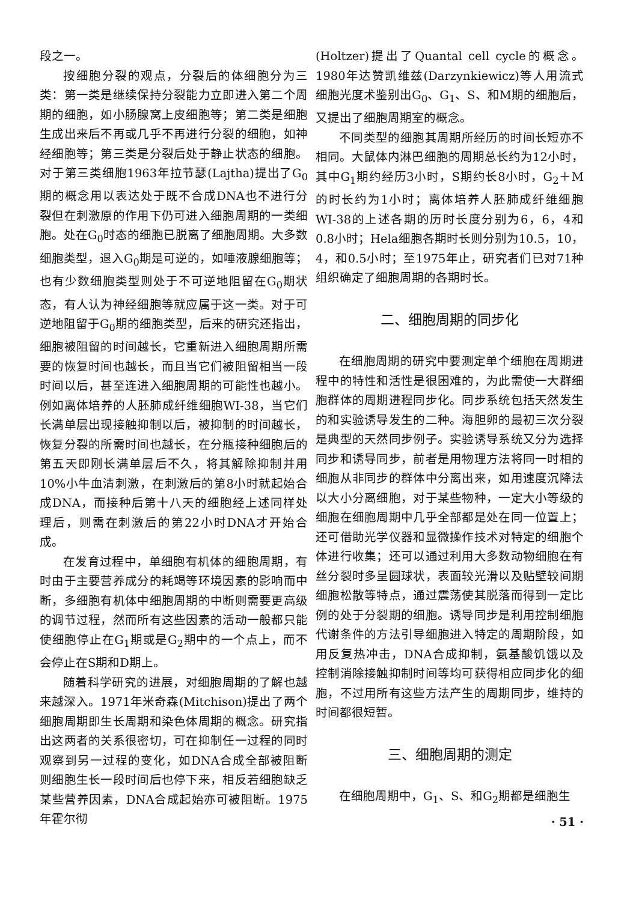段之一。
按细胞分裂的观点，分裂后的体细胞分为三类：第一类是继续保持分裂能力立即进入第二个周期的细胞，如小肠腺窝上皮细胞等；第二类是细胞生成出来后不再或几乎不再进行分裂的细胞，如神经细胞等；第三类是分裂后处于静止状态的细胞。对于第三类细胞1963年拉节瑟(Lajtha)提出了G<sub>0</sub>期的概念用以表达处于既不合成DNA也不进行分裂但在刺激原的作用下仍可进入细胞周期的一类细胞。处在G<sub>0</sub>时态的细胞已脱离了细胞周期。大多数细胞类型，退入G<sub>0</sub>期是可逆的，如唾液腺细胞等；也有少数细胞类型则处于不可逆地阻留在G<sub>0</sub>期状态，有人认为神经细胞等就应属于这一类。对于可逆地阻留于G<sub>0</sub>期的细胞类型，后来的研究还指出，细胞被阻留的时间越长，它重新进入细胞周期所需要的恢复时间也越长，而且当它们被阻留相当一段时间以后，甚至连进入细胞周期的可能性也越小。例如离体培养的人胚肺成纤维细胞WI-38，当它们长满单层出现接触抑制以后，被抑制的时间越长，恢复分裂的所需时间也越长，在分瓶接种细胞后的第五天即刚长满单层后不久，将其解除抑制并用10%小牛血清刺激，在刺激后的第8小时就起始合成DNA，而接种后第十八天的细胞经上述同样处理后，则需在刺激后的第22小时DNA才开始合成。
在发育过程中，单细胞有机体的细胞周期，有时由于主要营养成分的耗竭等环境因素的影响而中断，多细胞有机体中细胞周期的中断则需要更高级的调节过程，然而所有这些因素的活动一般都只能使细胞停止在G<sub>1</sub>期或是G<sub>2</sub>期中的一个点上，而不会停止在S期和D期上。
随着科学研究的进展，对细胞周期的了解也越来越深入。1971年米奇森(Mitchison)提出了两个细胞周期即生长周期和染色体周期的概念。研究指出这两者的关系很密切，可在抑制任一过程的同时观察到另一过程的变化，如DNA合成全部被阻断则细胞生长一段时间后也停下来，相反若细胞缺乏某些营养因素，DNA合成起始亦可被阻断。1975年霍尔彻
(Holtzer)提出了Quantal cell cycle的概念。1980年达赞凯维兹(Darzynkiewicz)等人用流式细胞光度术鉴别出G<sub>0</sub>、G<sub>1</sub>、S、和M期的细胞后，又提出了细胞周期室的概念。
不同类型的细胞其周期所经历的时间长短亦不相同。大鼠体内淋巴细胞的周期总长约为12小时，其中G<sub>1</sub>期约经历3小时，S期约长8小时，G<sub>2</sub>＋M的时长约为1小时；离体培养人胚肺成纤维细胞WI-38的上述各期的历时长度分别为6，6，4和0.8小时；Hela细胞各期时长则分别为10.5，10，4，和0.5小时；至1975年止，研究者们已对71种组织确定了细胞周期的各期时长。
二、细胞周期的同步化
在细胞周期的研究中要测定单个细胞在周期进程中的特性和活性是很困难的，为此需使一大群细胞群体的周期进程同步化。同步系统包括天然发生的和实验诱导发生的二种。海胆卵的最初三次分裂是典型的天然同步例子。实验诱导系统又分为选择同步和诱导同步，前者是用物理方法将同一时相的细胞从非同步的群体中分离出来，如用速度沉降法以大小分离细胞，对于某些物种，一定大小等级的细胞在细胞周期中几乎全部都是处在同一位置上；还可借助光学仪器和显微操作技术对特定的细胞个体进行收集；还可以通过利用大多数动物细胞在有丝分裂时多呈圆球状，表面较光滑以及贴壁较间期细胞松散等特点，通过震荡使其脱落而得到一定比例的处于分裂期的细胞。诱导同步是利用控制细胞代谢条件的方法引导细胞进入特定的周期阶段，如用反复热冲击，DNA合成抑制，氨基酸饥饿以及控制消除接触抑制时间等均可获得相应同步化的细胞，不过用所有这些方法产生的周期同步，维持的时间都很短暂。
三、细胞周期的测定
在细胞周期中，G<sub>1</sub>、S、和G<sub>2</sub>期都是细胞生
· 51 ·